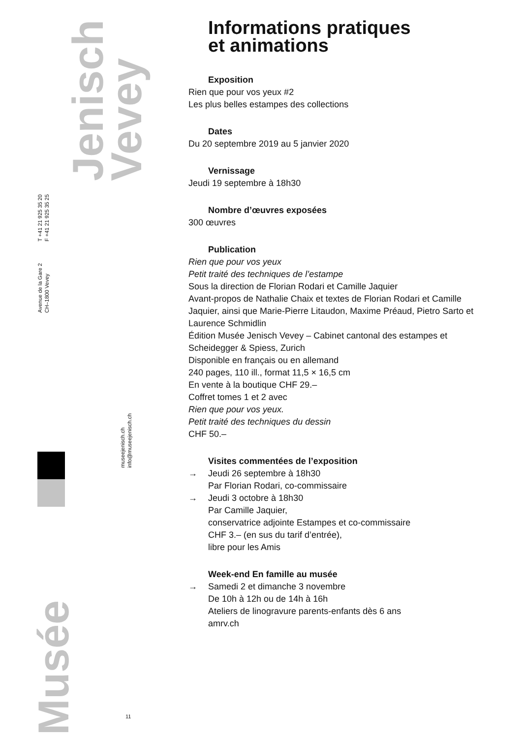Jenisch
Vevey
T +41 21 925 35 20
F +41 21 925 35 25
Avenue de la Gare 2
CH–1800 Vevey
museejenisch.ch
info@museejenisch.ch
Musée
11
Informations pratiques
et animations
Exposition
Rien que pour vos yeux #2
Les plus belles estampes des collections
Dates
Du 20 septembre 2019 au 5 janvier 2020
Vernissage
Jeudi 19 septembre à 18h30
Nombre d’œuvres exposées
300 œuvres
Publication
Rien que pour vos yeux
Petit traité des techniques de l’estampe
Sous la direction de Florian Rodari et Camille Jaquier
Avant-propos de Nathalie Chaix et textes de Florian Rodari et Camille Jaquier, ainsi que Marie-Pierre Litaudon, Maxime Préaud, Pietro Sarto et Laurence Schmidlin
Édition Musée Jenisch Vevey – Cabinet cantonal des estampes et Scheidegger & Spiess, Zurich
Disponible en français ou en allemand
240 pages, 110 ill., format 11,5 × 16,5 cm
En vente à la boutique CHF 29.–
Coffret tomes 1 et 2 avec
Rien que pour vos yeux.
Petit traité des techniques du dessin
CHF 50.–
Visites commentées de l’exposition
→ Jeudi 26 septembre à 18h30
Par Florian Rodari, co-commissaire
→ Jeudi 3 octobre à 18h30
Par Camille Jaquier,
conservatrice adjointe Estampes et co-commissaire
CHF 3.– (en sus du tarif d’entrée),
libre pour les Amis
Week-end En famille au musée
→ Samedi 2 et dimanche 3 novembre
De 10h à 12h ou de 14h à 16h
Ateliers de linogravure parents-enfants dès 6 ans
amrv.ch